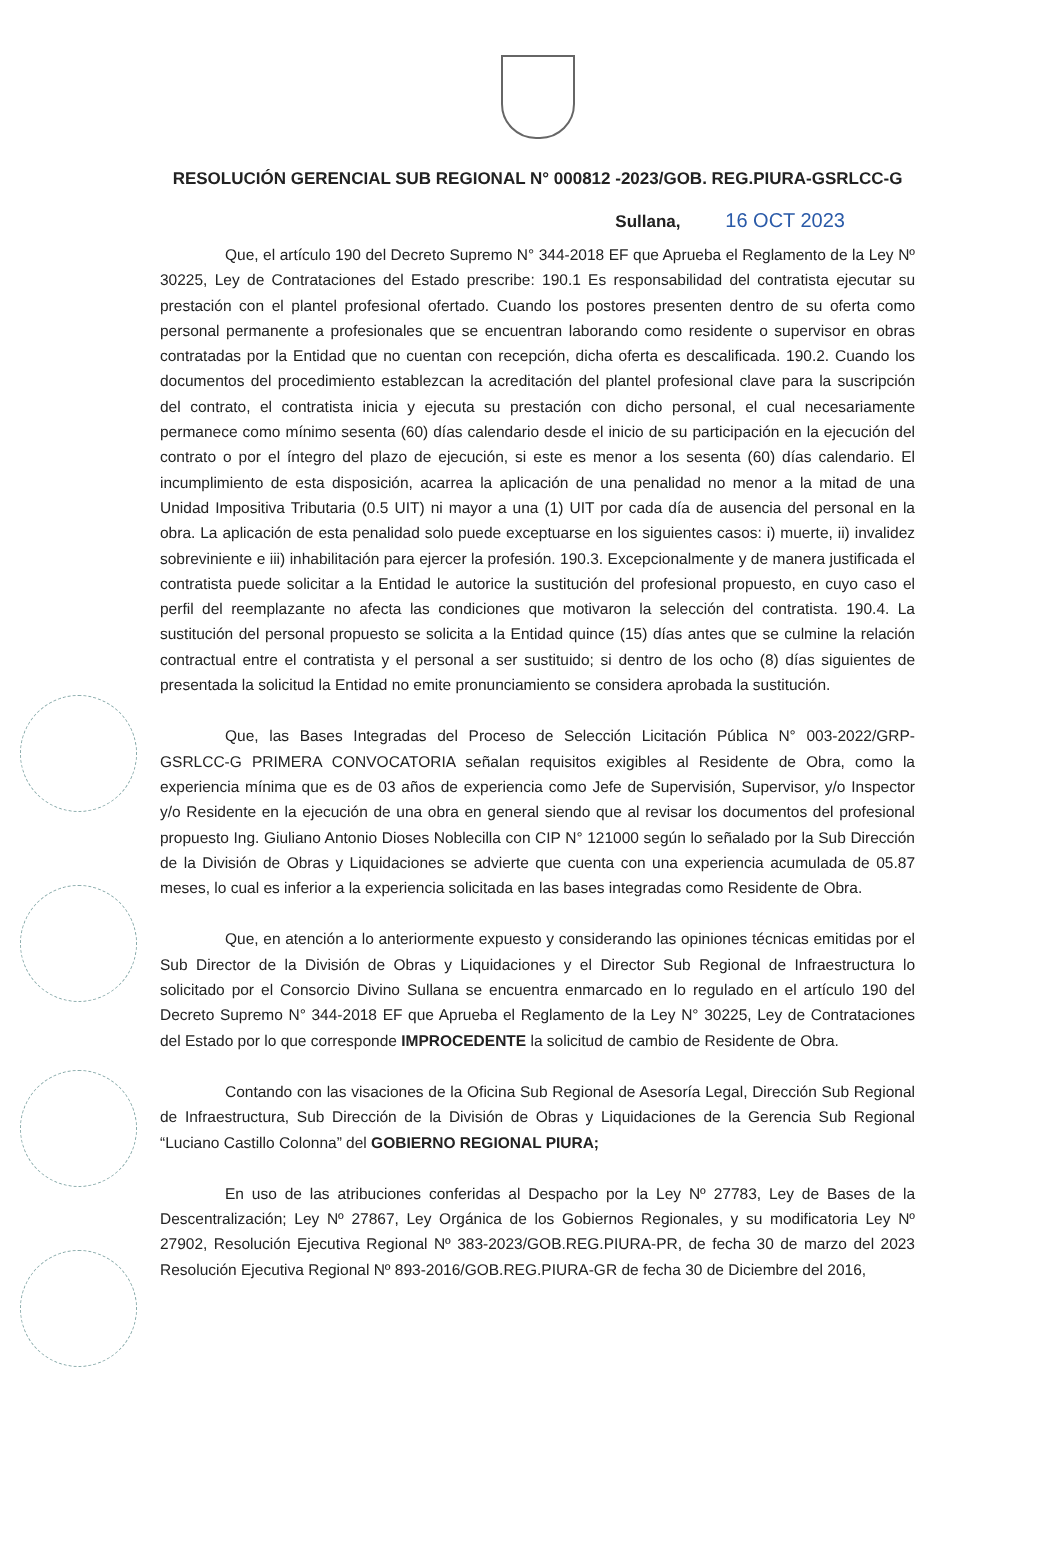RESOLUCIÓN GERENCIAL SUB REGIONAL N° 000812 -2023/GOB. REG.PIURA-GSRLCC-G
Sullana, 16 OCT 2023
Que, el artículo 190 del Decreto Supremo N° 344-2018 EF que Aprueba el Reglamento de la Ley Nº 30225, Ley de Contrataciones del Estado prescribe: 190.1 Es responsabilidad del contratista ejecutar su prestación con el plantel profesional ofertado. Cuando los postores presenten dentro de su oferta como personal permanente a profesionales que se encuentran laborando como residente o supervisor en obras contratadas por la Entidad que no cuentan con recepción, dicha oferta es descalificada. 190.2. Cuando los documentos del procedimiento establezcan la acreditación del plantel profesional clave para la suscripción del contrato, el contratista inicia y ejecuta su prestación con dicho personal, el cual necesariamente permanece como mínimo sesenta (60) días calendario desde el inicio de su participación en la ejecución del contrato o por el íntegro del plazo de ejecución, si este es menor a los sesenta (60) días calendario. El incumplimiento de esta disposición, acarrea la aplicación de una penalidad no menor a la mitad de una Unidad Impositiva Tributaria (0.5 UIT) ni mayor a una (1) UIT por cada día de ausencia del personal en la obra. La aplicación de esta penalidad solo puede exceptuarse en los siguientes casos: i) muerte, ii) invalidez sobreviniente e iii) inhabilitación para ejercer la profesión. 190.3. Excepcionalmente y de manera justificada el contratista puede solicitar a la Entidad le autorice la sustitución del profesional propuesto, en cuyo caso el perfil del reemplazante no afecta las condiciones que motivaron la selección del contratista. 190.4. La sustitución del personal propuesto se solicita a la Entidad quince (15) días antes que se culmine la relación contractual entre el contratista y el personal a ser sustituido; si dentro de los ocho (8) días siguientes de presentada la solicitud la Entidad no emite pronunciamiento se considera aprobada la sustitución.
Que, las Bases Integradas del Proceso de Selección Licitación Pública N° 003-2022/GRP-GSRLCC-G PRIMERA CONVOCATORIA señalan requisitos exigibles al Residente de Obra, como la experiencia mínima que es de 03 años de experiencia como Jefe de Supervisión, Supervisor, y/o Inspector y/o Residente en la ejecución de una obra en general siendo que al revisar los documentos del profesional propuesto Ing. Giuliano Antonio Dioses Noblecilla con CIP N° 121000 según lo señalado por la Sub Dirección de la División de Obras y Liquidaciones se advierte que cuenta con una experiencia acumulada de 05.87 meses, lo cual es inferior a la experiencia solicitada en las bases integradas como Residente de Obra.
Que, en atención a lo anteriormente expuesto y considerando las opiniones técnicas emitidas por el Sub Director de la División de Obras y Liquidaciones y el Director Sub Regional de Infraestructura lo solicitado por el Consorcio Divino Sullana se encuentra enmarcado en lo regulado en el artículo 190 del Decreto Supremo N° 344-2018 EF que Aprueba el Reglamento de la Ley N° 30225, Ley de Contrataciones del Estado por lo que corresponde IMPROCEDENTE la solicitud de cambio de Residente de Obra.
Contando con las visaciones de la Oficina Sub Regional de Asesoría Legal, Dirección Sub Regional de Infraestructura, Sub Dirección de la División de Obras y Liquidaciones de la Gerencia Sub Regional “Luciano Castillo Colonna” del GOBIERNO REGIONAL PIURA;
En uso de las atribuciones conferidas al Despacho por la Ley Nº 27783, Ley de Bases de la Descentralización; Ley Nº 27867, Ley Orgánica de los Gobiernos Regionales, y su modificatoria Ley Nº 27902, Resolución Ejecutiva Regional Nº 383-2023/GOB.REG.PIURA-PR, de fecha 30 de marzo del 2023 Resolución Ejecutiva Regional Nº 893-2016/GOB.REG.PIURA-GR de fecha 30 de Diciembre del 2016,